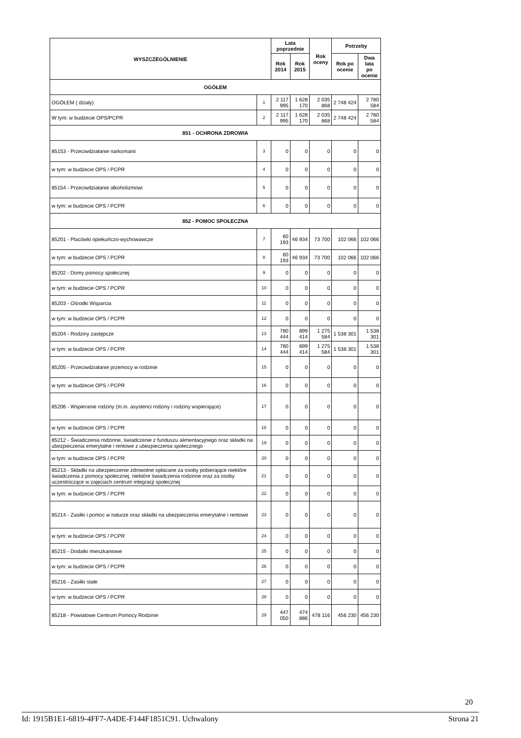| WYSZCZEGÓLNIENIE | | Lata poprzednie | | Rok oceny | Potrzeby | |
| --- | --- | --- | --- | --- | --- | --- |
| | | Rok 2014 | Rok 2015 | | Rok po ocenie | Dwa lata po ocenie |
| OGÓŁEM | | | | | | |
| OGÓŁEM ( działy) | 1 | 2 117 995 | 1 628 170 | 2 035 868 | 2 748 424 | 2 780 584 |
| W tym: w budżecie OPS/PCPR | 2 | 2 117 995 | 1 628 170 | 2 035 868 | 2 748 424 | 2 780 584 |
| 851 - OCHRONA ZDROWIA | | | | | | |
| 85153 - Przeciwdziałanie narkomanii | 3 | 0 | 0 | 0 | 0 | 0 |
| w tym: w budżecie OPS / PCPR | 4 | 0 | 0 | 0 | 0 | 0 |
| 85154 - Przeciwdziałanie alkoholizmowi | 5 | 0 | 0 | 0 | 0 | 0 |
| w tym: w budżecie OPS / PCPR | 6 | 0 | 0 | 0 | 0 | 0 |
| 852 - POMOC SPOŁECZNA | | | | | | |
| 85201 - Placówki opiekuńczo-wychowawcze | 7 | 60 193 | 46 934 | 73 700 | 102 066 | 102 066 |
| w tym: w budżecie OPS / PCPR | 8 | 60 193 | 46 934 | 73 700 | 102 066 | 102 066 |
| 85202 - Domy pomocy społecznej | 9 | 0 | 0 | 0 | 0 | 0 |
| w tym: w budżecie OPS / PCPR | 10 | 0 | 0 | 0 | 0 | 0 |
| 85203 - Ośrodki Wsparcia | 11 | 0 | 0 | 0 | 0 | 0 |
| w tym: w budżecie OPS / PCPR | 12 | 0 | 0 | 0 | 0 | 0 |
| 85204 - Rodziny zastępcze | 13 | 780 444 | 899 414 | 1 275 584 | 1 538 301 | 1 538 301 |
| w tym: w budżecie OPS / PCPR | 14 | 780 444 | 899 414 | 1 275 584 | 1 538 301 | 1 538 301 |
| 85205 - Przeciwdziałanie przemocy w rodzinie | 15 | 0 | 0 | 0 | 0 | 0 |
| w tym: w budżecie OPS / PCPR | 16 | 0 | 0 | 0 | 0 | 0 |
| 85206 - Wspieranie rodziny (m.in. asystenci rodziny i rodziny wspierające) | 17 | 0 | 0 | 0 | 0 | 0 |
| w tym: w budżecie OPS / PCPR | 18 | 0 | 0 | 0 | 0 | 0 |
| 85212 - Świadczenia rodzinne, świadczenie z funduszu alimentacyjnego oraz składki na ubezpieczenia emerytalne i rentowe z ubezpieczenia społecznego | 19 | 0 | 0 | 0 | 0 | 0 |
| w tym: w budżecie OPS / PCPR | 20 | 0 | 0 | 0 | 0 | 0 |
| 85213 - Składki na ubezpieczenie zdrowotne opłacane za osoby pobierające niektóre świadczenia z pomocy społecznej, niektóre świadczenia rodzinne oraz za osoby uczestniczące w zajęciach centrum integracji społecznej | 21 | 0 | 0 | 0 | 0 | 0 |
| w tym: w budżecie OPS / PCPR | 22 | 0 | 0 | 0 | 0 | 0 |
| 85214 - Zasiłki i pomoc w naturze oraz składki na ubezpieczenia emerytalne i rentowe | 23 | 0 | 0 | 0 | 0 | 0 |
| w tym: w budżecie OPS / PCPR | 24 | 0 | 0 | 0 | 0 | 0 |
| 85215 - Dodatki mieszkaniowe | 25 | 0 | 0 | 0 | 0 | 0 |
| w tym: w budżecie OPS / PCPR | 26 | 0 | 0 | 0 | 0 | 0 |
| 85216 - Zasiłki stałe | 27 | 0 | 0 | 0 | 0 | 0 |
| w tym: w budżecie OPS / PCPR | 28 | 0 | 0 | 0 | 0 | 0 |
| 85218 - Powiatowe Centrum Pomocy Rodzinie | 29 | 447 050 | 474 886 | 478 116 | 456 230 | 456 230 |
20
Id: 1915B1E1-6819-4FF7-A4DE-F144F1851C91. Uchwalony Strona 21